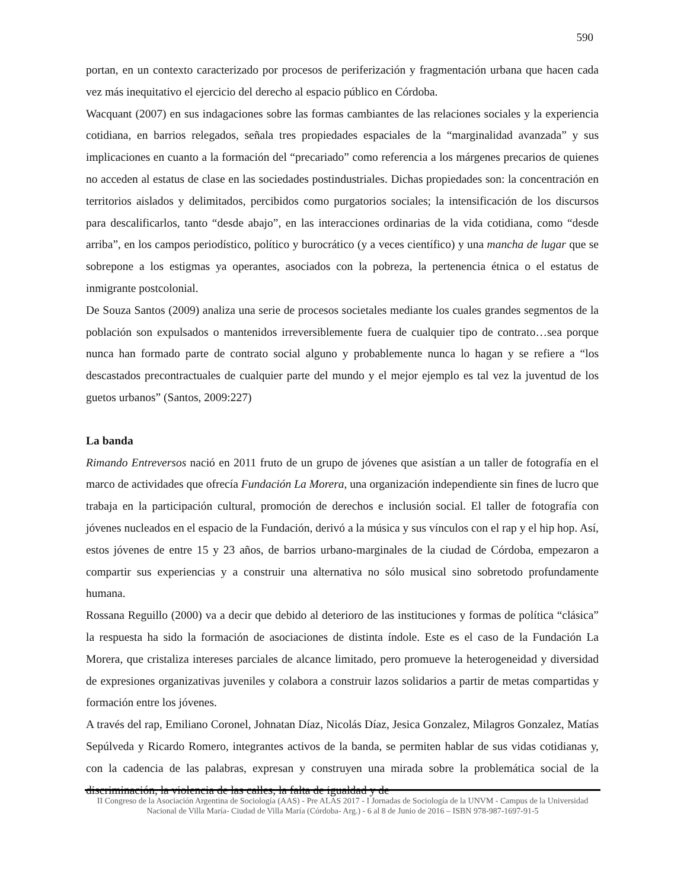590
portan, en un contexto caracterizado por procesos de periferización y fragmentación urbana que hacen cada vez más inequitativo el ejercicio del derecho al espacio público en Córdoba.
Wacquant (2007) en sus indagaciones sobre las formas cambiantes de las relaciones sociales y la experiencia cotidiana, en barrios relegados, señala tres propiedades espaciales de la “marginalidad avanzada” y sus implicaciones en cuanto a la formación del “precariado” como referencia a los márgenes precarios de quienes no acceden al estatus de clase en las sociedades postindustriales. Dichas propiedades son: la concentración en territorios aislados y delimitados, percibidos como purgatorios sociales; la intensificación de los discursos para descalificarlos, tanto “desde abajo”, en las interacciones ordinarias de la vida cotidiana, como “desde arriba”, en los campos periodístico, político y burocrático (y a veces científico) y una mancha de lugar que se sobrepone a los estigmas ya operantes, asociados con la pobreza, la pertenencia étnica o el estatus de inmigrante postcolonial.
De Souza Santos (2009) analiza una serie de procesos societales mediante los cuales grandes segmentos de la población son expulsados o mantenidos irreversiblemente fuera de cualquier tipo de contrato…sea porque nunca han formado parte de contrato social alguno y probablemente nunca lo hagan y se refiere a “los descastados precontractuales de cualquier parte del mundo y el mejor ejemplo es tal vez la juventud de los guetos urbanos” (Santos, 2009:227)
La banda
Rimando Entreversos nació en 2011 fruto de un grupo de jóvenes que asistían a un taller de fotografía en el marco de actividades que ofrecía Fundación La Morera, una organización independiente sin fines de lucro que trabaja en la participación cultural, promoción de derechos e inclusión social. El taller de fotografía con jóvenes nucleados en el espacio de la Fundación, derivó a la música y sus vínculos con el rap y el hip hop. Así, estos jóvenes de entre 15 y 23 años, de barrios urbano-marginales de la ciudad de Córdoba, empezaron a compartir sus experiencias y a construir una alternativa no sólo musical sino sobretodo profundamente humana.
Rossana Reguillo (2000) va a decir que debido al deterioro de las instituciones y formas de política “clásica” la respuesta ha sido la formación de asociaciones de distinta índole. Este es el caso de la Fundación La Morera, que cristaliza intereses parciales de alcance limitado, pero promueve la heterogeneidad y diversidad de expresiones organizativas juveniles y colabora a construir lazos solidarios a partir de metas compartidas y formación entre los jóvenes.
A través del rap, Emiliano Coronel, Johnatan Díaz, Nicolás Díaz, Jesica Gonzalez, Milagros Gonzalez, Matías Sepúlveda y Ricardo Romero, integrantes activos de la banda, se permiten hablar de sus vidas cotidianas y, con la cadencia de las palabras, expresan y construyen una mirada sobre la problemática social de la discriminación, la violencia de las calles, la falta de igualdad y de
II Congreso de la Asociación Argentina de Sociología (AAS) - Pre ALAS 2017 - I Jornadas de Sociología de la UNVM - Campus de la Universidad Nacional de Villa María- Ciudad de Villa María (Córdoba- Arg.) - 6 al 8 de Junio de 2016 – ISBN 978-987-1697-91-5